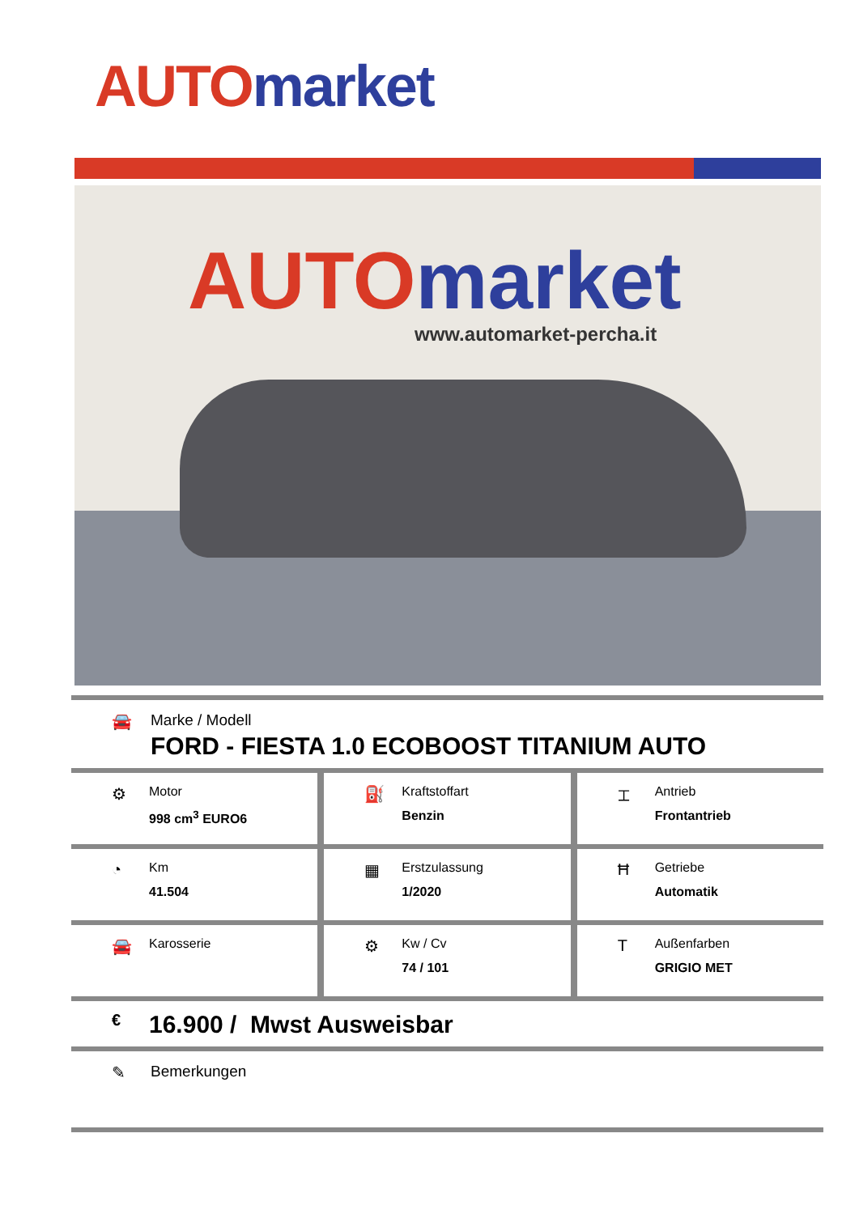AUTO market
AUTO market
www.automarket-percha.it
🚘 Marke / Modell
FORD - FIESTA 1.0 ECOBOOST TITANIUM AUTO
⚙
Motor
998 cm<sup>3</sup> EURO6
⛽
Kraftstoffart
Benzin
⌶
Antrieb
Frontantrieb
◔
Km
41.504
▦
Erstzulassung
1/2020
Ħ
Getriebe
Automatik
🚘
Karosserie
⚙
Kw / Cv
74 / 101
T
Außenfarben
GRIGIO MET
€
16.900 / Mwst Ausweisbar
✎ Bemerkungen